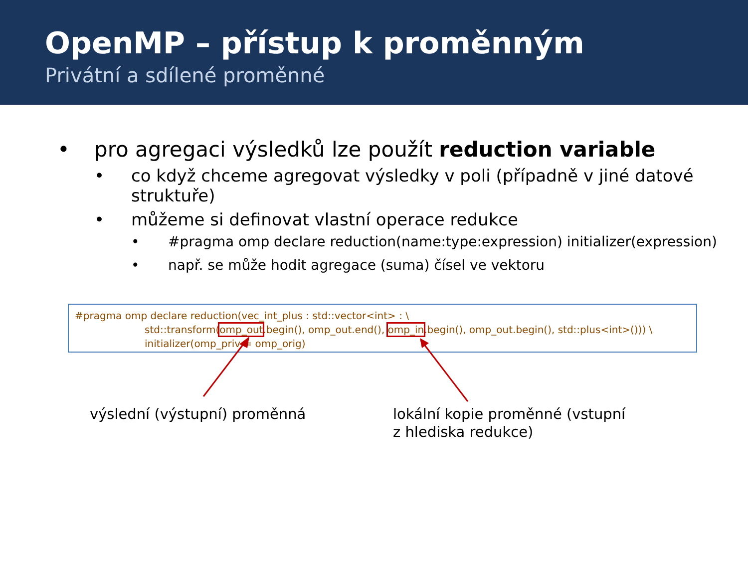OpenMP – přístup k proměnným
Privátní a sdílené proměnné
• pro agregaci výsledků lze použít reduction variable
• co když chceme agregovat výsledky v poli (případně v jiné datové struktuře)
• můžeme si definovat vlastní operace redukce
• #pragma omp declare reduction(name:type:expression) initializer(expression)
• např. se může hodit agregace (suma) čísel ve vektoru
#pragma omp declare reduction(vec_int_plus : std::vector<int> : \
std::transform(omp_out.begin(), omp_out.end(), omp_in.begin(), omp_out.begin(), std::plus<int>())) \
initializer(omp_priv = omp_orig)
výslední (výstupní) proměnná
lokální kopie proměnné (vstupní
z hlediska redukce)